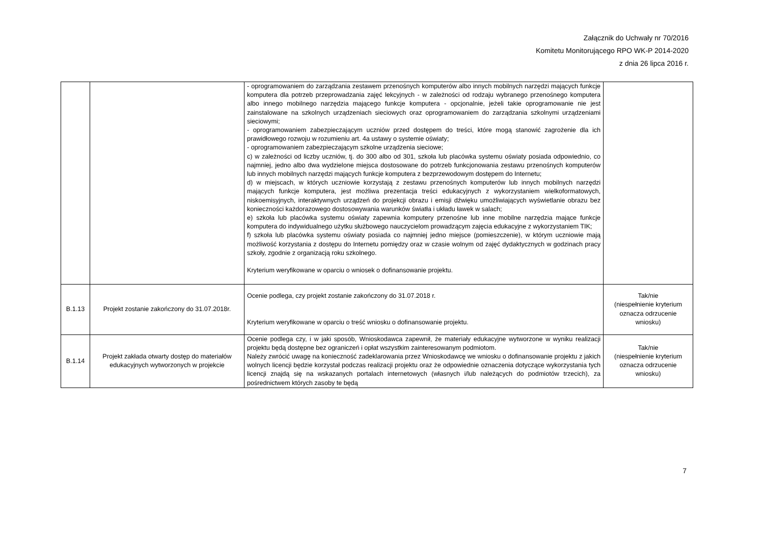Załącznik do Uchwały nr 70/2016
Komitetu Monitorującego RPO WK-P 2014-2020
z dnia 26 lipca 2016 r.
| | | - oprogramowaniem do zarządzania zestawem przenośnych komputerów albo innych mobilnych narzędzi mających funkcje komputera dla potrzeb przeprowadzania zajęć lekcyjnych - w zależności od rodzaju wybranego przenośnego komputera albo innego mobilnego narzędzia mającego funkcje komputera - opcjonalnie, jeżeli takie oprogramowanie nie jest zainstalowane na szkolnych urządzeniach sieciowych oraz oprogramowaniem do zarządzania szkolnymi urządzeniami sieciowymi; - oprogramowaniem zabezpieczającym uczniów przed dostępem do treści, które mogą stanowić zagrożenie dla ich prawidłowego rozwoju w rozumieniu art. 4a ustawy o systemie oświaty; - oprogramowaniem zabezpieczającym szkolne urządzenia sieciowe; c) w zależności od liczby uczniów, tj. do 300 albo od 301, szkoła lub placówka systemu oświaty posiada odpowiednio, co najmniej, jedno albo dwa wydzielone miejsca dostosowane do potrzeb funkcjonowania zestawu przenośnych komputerów lub innych mobilnych narzędzi mających funkcje komputera z bezprzewodowym dostępem do Internetu; d) w miejscach, w których uczniowie korzystają z zestawu przenośnych komputerów lub innych mobilnych narzędzi mających funkcje komputera, jest możliwa prezentacja treści edukacyjnych z wykorzystaniem wielkoformatowych, niskoemisyjnych, interaktywnych urządzeń do projekcji obrazu i emisji dźwięku umożliwiających wyświetlanie obrazu bez konieczności każdorazowego dostosowywania warunków światła i układu ławek w salach; e) szkoła lub placówka systemu oświaty zapewnia komputery przenośne lub inne mobilne narzędzia mające funkcje komputera do indywidualnego użytku służbowego nauczycielom prowadzącym zajęcia edukacyjne z wykorzystaniem TIK; f) szkoła lub placówka systemu oświaty posiada co najmniej jedno miejsce (pomieszczenie), w którym uczniowie mają możliwość korzystania z dostępu do Internetu pomiędzy oraz w czasie wolnym od zajęć dydaktycznych w godzinach pracy szkoły, zgodnie z organizacją roku szkolnego. Kryterium weryfikowane w oparciu o wniosek o dofinansowanie projektu. | |
| B.1.13 | Projekt zostanie zakończony do 31.07.2018r. | Ocenie podlega, czy projekt zostanie zakończony do 31.07.2018 r. Kryterium weryfikowane w oparciu o treść wniosku o dofinansowanie projektu. | Tak/nie (niespełnienie kryterium oznacza odrzucenie wniosku) |
| B.1.14 | Projekt zakłada otwarty dostęp do materiałów edukacyjnych wytworzonych w projekcie | Ocenie podlega czy, i w jaki sposób, Wnioskodawca zapewnił, że materiały edukacyjne wytworzone w wyniku realizacji projektu będą dostępne bez ograniczeń i opłat wszystkim zainteresowanym podmiotom. Należy zwrócić uwagę na konieczność zadeklarowania przez Wnioskodawcę we wniosku o dofinansowanie projektu z jakich wolnych licencji będzie korzystał podczas realizacji projektu oraz że odpowiednie oznaczenia dotyczące wykorzystania tych licencji znajdą się na wskazanych portalach internetowych (własnych i/lub należących do podmiotów trzecich), za pośrednictwem których zasoby te będą | Tak/nie (niespełnienie kryterium oznacza odrzucenie wniosku) |
7